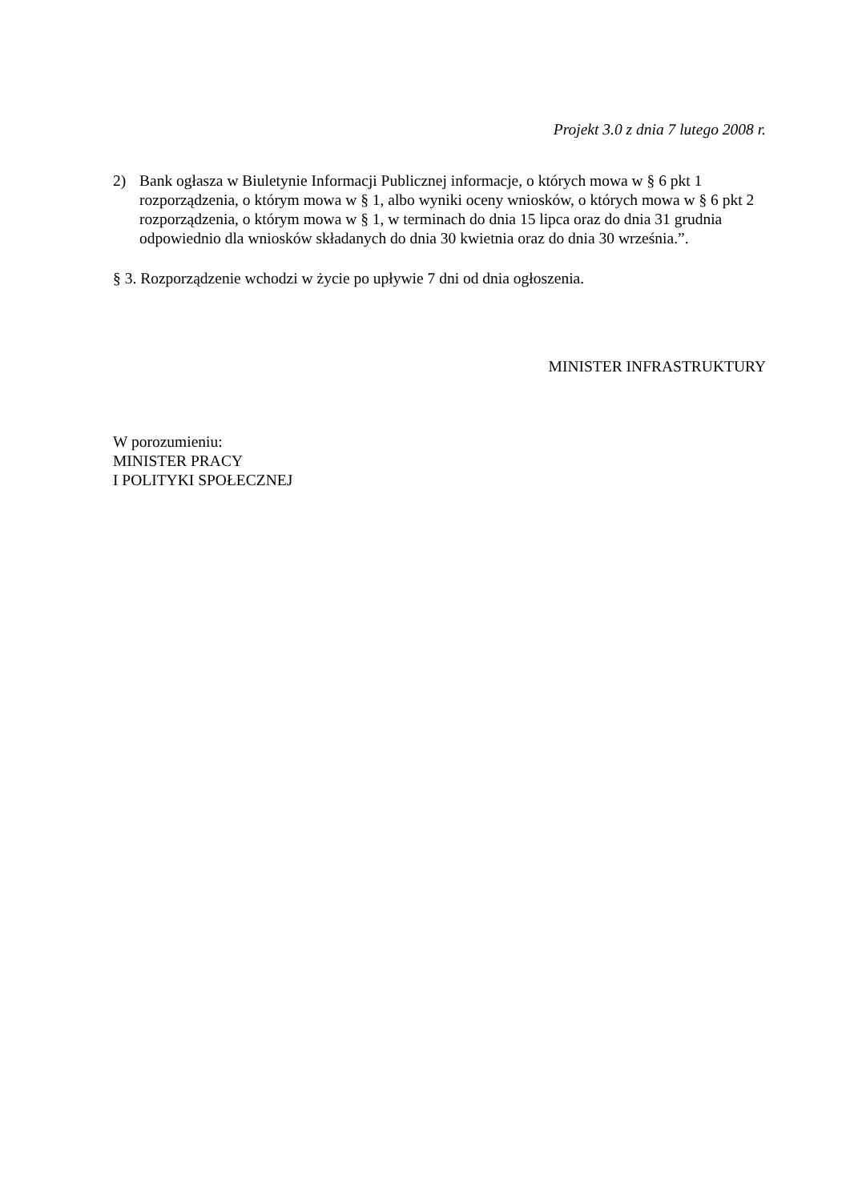Projekt 3.0 z dnia 7 lutego 2008 r.
2) Bank ogłasza w Biuletynie Informacji Publicznej informacje, o których mowa w § 6 pkt 1 rozporządzenia, o którym mowa w § 1, albo wyniki oceny wniosków, o których mowa w § 6 pkt 2 rozporządzenia, o którym mowa w § 1, w terminach do dnia 15 lipca oraz do dnia 31 grudnia odpowiednio dla wniosków składanych do dnia 30 kwietnia oraz do dnia 30 września.”.
§ 3. Rozporządzenie wchodzi w życie po upływie 7 dni od dnia ogłoszenia.
MINISTER INFRASTRUKTURY
W porozumieniu:
MINISTER PRACY
I POLITYKI SPOŁECZNEJ